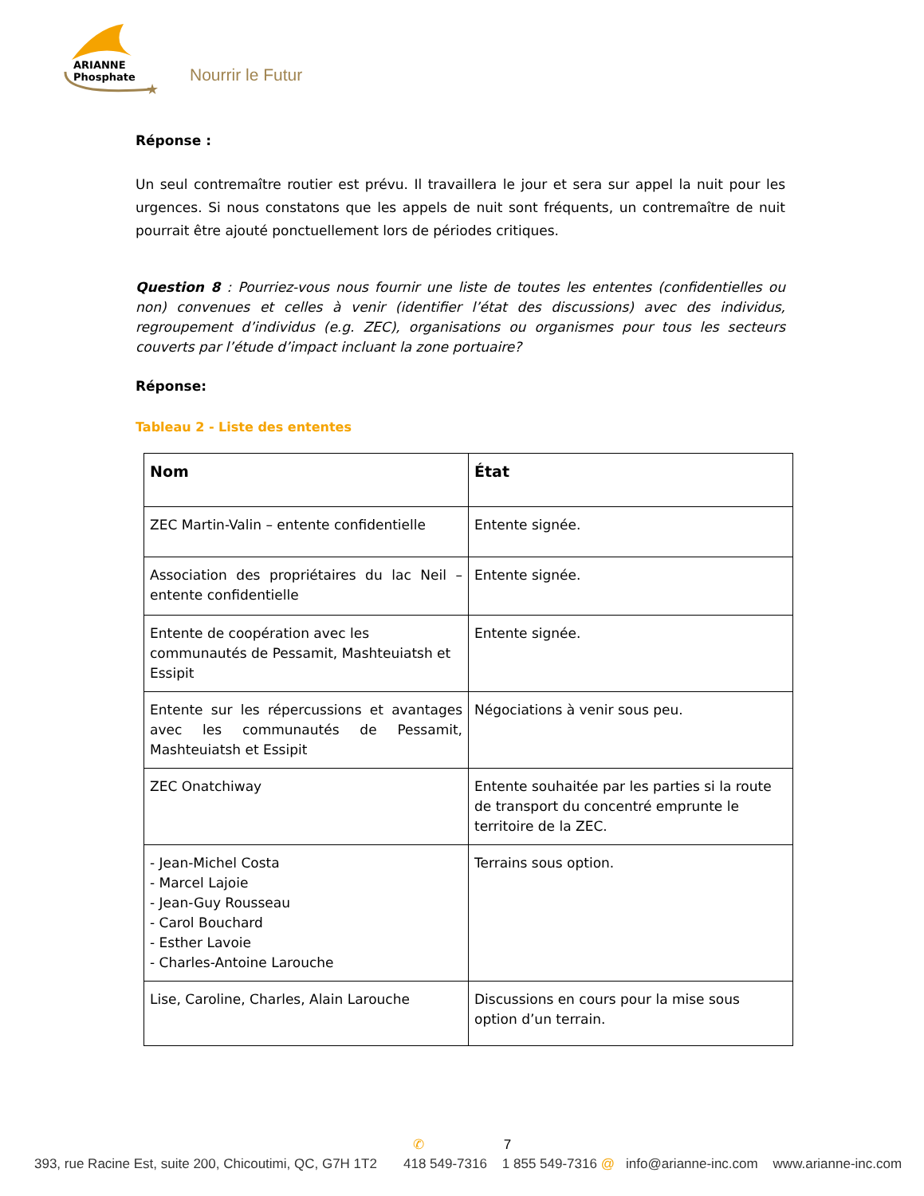★
ARIANNE
Phosphate
Nourrir le Futur
Réponse :
Un seul contremaître routier est prévu. Il travaillera le jour et sera sur appel la nuit pour les urgences. Si nous constatons que les appels de nuit sont fréquents, un contremaître de nuit pourrait être ajouté ponctuellement lors de périodes critiques.
Question 8 : Pourriez-vous nous fournir une liste de toutes les ententes (confidentielles ou non) convenues et celles à venir (identifier l’état des discussions) avec des individus, regroupement d’individus (e.g. ZEC), organisations ou organismes pour tous les secteurs couverts par l’étude d’impact incluant la zone portuaire?
Réponse:
Tableau 2 - Liste des ententes
| Nom | État |
| --- | --- |
| ZEC Martin-Valin – entente confidentielle | Entente signée. |
| Association des propriétaires du lac Neil – entente confidentielle | Entente signée. |
| Entente de coopération avec les communautés de Pessamit, Mashteuiatsh et Essipit | Entente signée. |
| Entente sur les répercussions et avantages avec les communautés de Pessamit, Mashteuiatsh et Essipit | Négociations à venir sous peu. |
| ZEC Onatchiway | Entente souhaitée par les parties si la route de transport du concentré emprunte le territoire de la ZEC. |
| - Jean-Michel Costa - Marcel Lajoie - Jean-Guy Rousseau - Carol Bouchard - Esther Lavoie - Charles-Antoine Larouche | Terrains sous option. |
| Lise, Caroline, Charles, Alain Larouche | Discussions en cours pour la mise sous option d’un terrain. |
✆ 7
393, rue Racine Est, suite 200, Chicoutimi, QC, G7H 1T2 418 549-7316 1 855 549-7316 @ info@arianne-inc.com www.arianne-inc.com